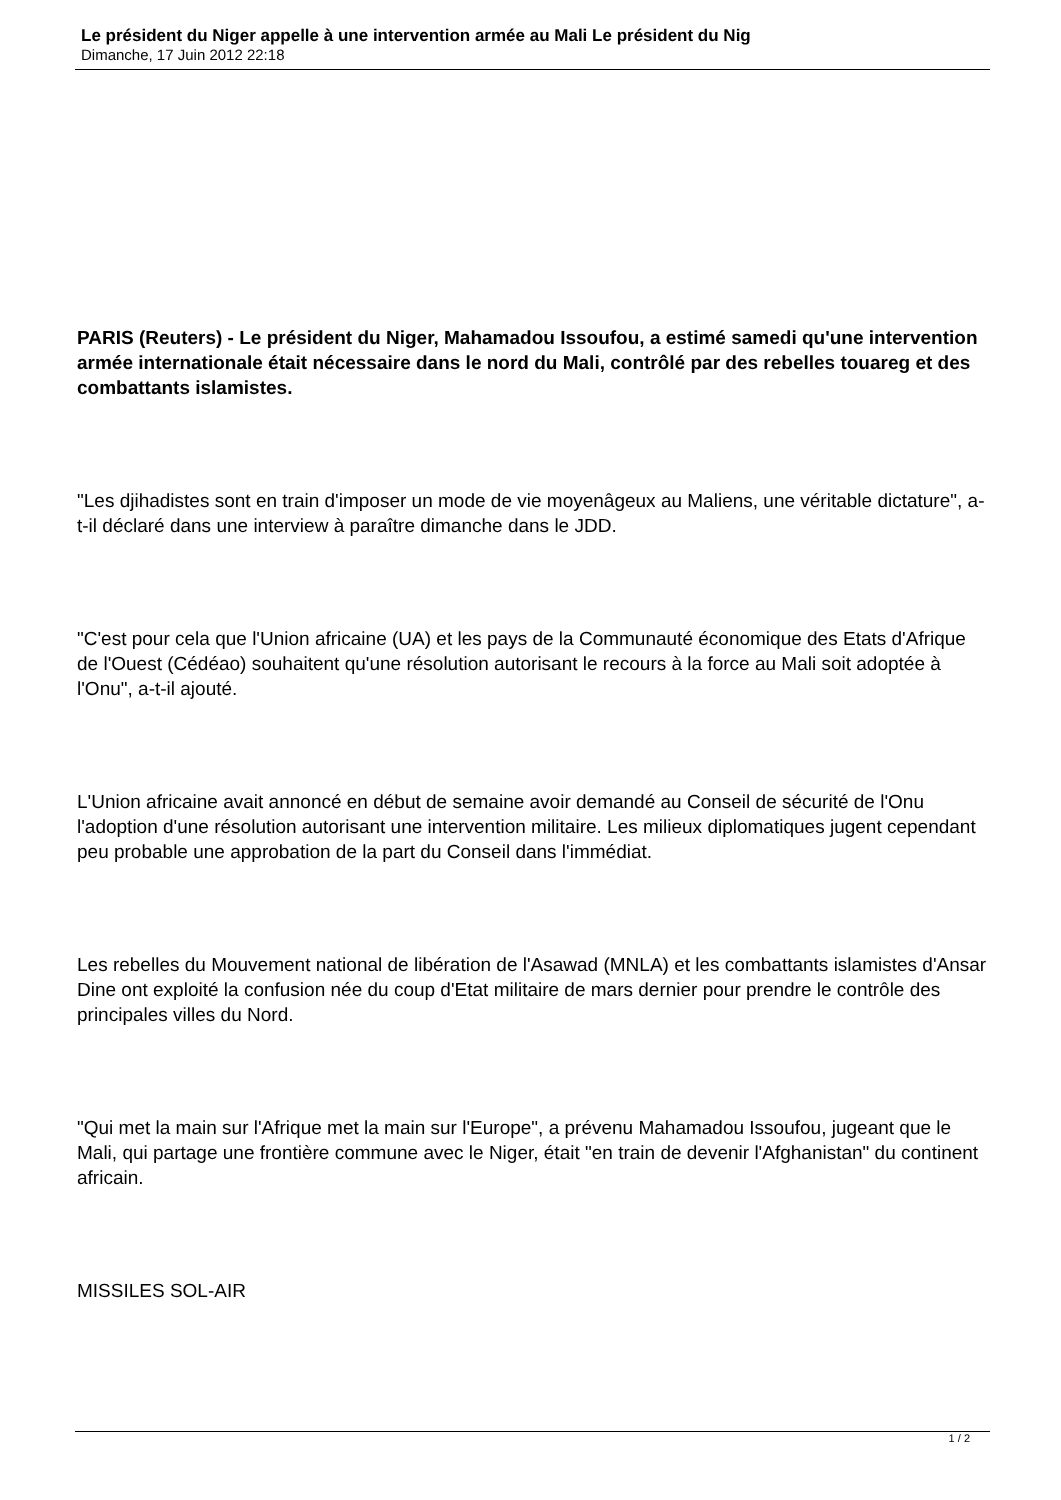Le président du Niger appelle à une intervention armée au Mali Le président du Nig
Dimanche, 17 Juin 2012 22:18
PARIS (Reuters) - Le président du Niger, Mahamadou Issoufou, a estimé samedi qu'une intervention armée internationale était nécessaire dans le nord du Mali, contrôlé par des rebelles touareg et des combattants islamistes.
"Les djihadistes sont en train d'imposer un mode de vie moyenâgeux au Maliens, une véritable dictature", a-t-il déclaré dans une interview à paraître dimanche dans le JDD.
"C'est pour cela que l'Union africaine (UA) et les pays de la Communauté économique des Etats d'Afrique de l'Ouest (Cédéao) souhaitent qu'une résolution autorisant le recours à la force au Mali soit adoptée à l'Onu", a-t-il ajouté.
L'Union africaine avait annoncé en début de semaine avoir demandé au Conseil de sécurité de l'Onu l'adoption d'une résolution autorisant une intervention militaire. Les milieux diplomatiques jugent cependant peu probable une approbation de la part du Conseil dans l'immédiat.
Les rebelles du Mouvement national de libération de l'Asawad (MNLA) et les combattants islamistes d'Ansar Dine ont exploité la confusion née du coup d'Etat militaire de mars dernier pour prendre le contrôle des principales villes du Nord.
"Qui met la main sur l'Afrique met la main sur l'Europe", a prévenu Mahamadou Issoufou, jugeant que le Mali, qui partage une frontière commune avec le Niger, était "en train de devenir l'Afghanistan" du continent africain.
MISSILES SOL-AIR
1 / 2